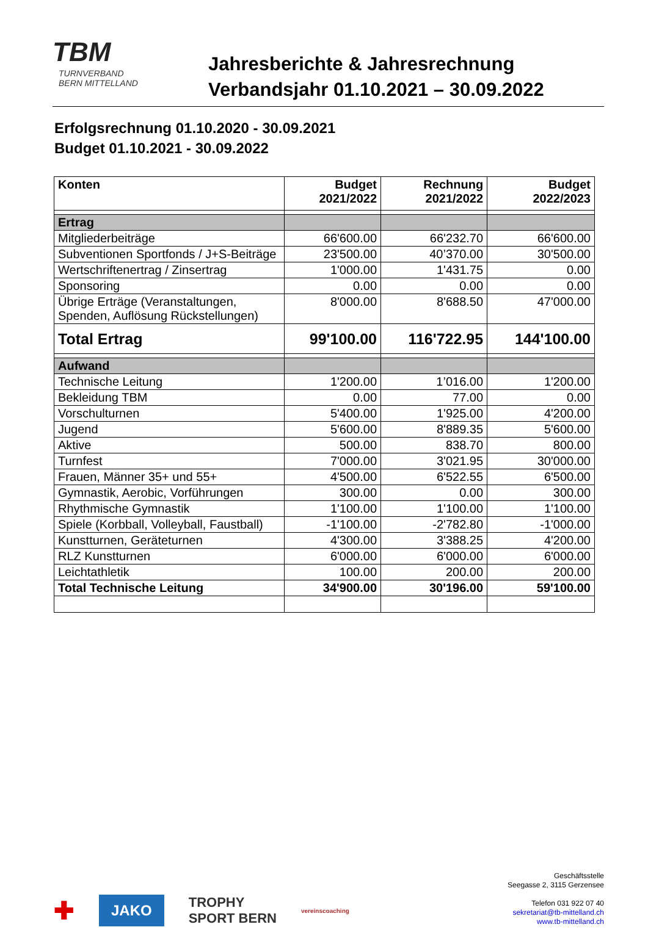TBM
TURNVERBAND
BERN MITTELLAND
Jahresberichte & Jahresrechnung
Verbandsjahr 01.10.2021 – 30.09.2022
Erfolgsrechnung 01.10.2020 - 30.09.2021
Budget 01.10.2021 - 30.09.2022
| Konten | Budget 2021/2022 | Rechnung 2021/2022 | Budget 2022/2023 |
| --- | --- | --- | --- |
| Ertrag | | | |
| Mitgliederbeiträge | 66'600.00 | 66'232.70 | 66'600.00 |
| Subventionen Sportfonds / J+S-Beiträge | 23'500.00 | 40’370.00 | 30'500.00 |
| Wertschriftenertrag / Zinsertrag | 1'000.00 | 1'431.75 | 0.00 |
| Sponsoring | 0.00 | 0.00 | 0.00 |
| Übrige Erträge (Veranstaltungen, Spenden, Auflösung Rückstellungen) | 8'000.00 | 8'688.50 | 47'000.00 |
| Total Ertrag | 99'100.00 | 116'722.95 | 144'100.00 |
| Aufwand | | | |
| Technische Leitung | 1'200.00 | 1’016.00 | 1'200.00 |
| Bekleidung TBM | 0.00 | 77.00 | 0.00 |
| Vorschulturnen | 5'400.00 | 1'925.00 | 4'200.00 |
| Jugend | 5'600.00 | 8'889.35 | 5'600.00 |
| Aktive | 500.00 | 838.70 | 800.00 |
| Turnfest | 7'000.00 | 3'021.95 | 30'000.00 |
| Frauen, Männer 35+ und 55+ | 4'500.00 | 6'522.55 | 6'500.00 |
| Gymnastik, Aerobic, Vorführungen | 300.00 | 0.00 | 300.00 |
| Rhythmische Gymnastik | 1'100.00 | 1'100.00 | 1'100.00 |
| Spiele (Korbball, Volleyball, Faustball) | -1'100.00 | -2'782.80 | -1'000.00 |
| Kunstturnen, Geräteturnen | 4'300.00 | 3'388.25 | 4'200.00 |
| RLZ Kunstturnen | 6'000.00 | 6'000.00 | 6'000.00 |
| Leichtathletik | 100.00 | 200.00 | 200.00 |
| Total Technische Leitung | 34'900.00 | 30'196.00 | 59'100.00 |
✚ JAKO TROPHY
SPORT BERN vereinscoaching
Geschäftsstelle
Seegasse 2, 3115 Gerzensee
Telefon 031 922 07 40
sekretariat@tb-mittelland.ch
www.tb-mittelland.ch